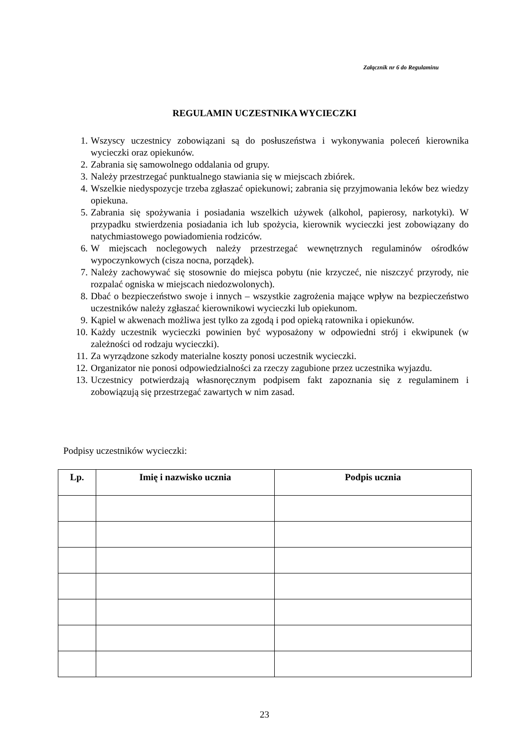Załącznik nr 6 do Regulaminu
REGULAMIN UCZESTNIKA WYCIECZKI
1. Wszyscy uczestnicy zobowiązani są do posłuszeństwa i wykonywania poleceń kierownika wycieczki oraz opiekunów.
2. Zabrania się samowolnego oddalania od grupy.
3. Należy przestrzegać punktualnego stawiania się w miejscach zbiórek.
4. Wszelkie niedyspozycje trzeba zgłaszać opiekunowi; zabrania się przyjmowania leków bez wiedzy opiekuna.
5. Zabrania się spożywania i posiadania wszelkich używek (alkohol, papierosy, narkotyki). W przypadku stwierdzenia posiadania ich lub spożycia, kierownik wycieczki jest zobowiązany do natychmiastowego powiadomienia rodziców.
6. W miejscach noclegowych należy przestrzegać wewnętrznych regulaminów ośrodków wypoczynkowych (cisza nocna, porządek).
7. Należy zachowywać się stosownie do miejsca pobytu (nie krzyczeć, nie niszczyć przyrody, nie rozpalać ogniska w miejscach niedozwolonych).
8. Dbać o bezpieczeństwo swoje i innych – wszystkie zagrożenia mające wpływ na bezpieczeństwo uczestników należy zgłaszać kierownikowi wycieczki lub opiekunom.
9. Kąpiel w akwenach możliwa jest tylko za zgodą i pod opieką ratownika i opiekunów.
10. Każdy uczestnik wycieczki powinien być wyposażony w odpowiedni strój i ekwipunek (w zależności od rodzaju wycieczki).
11. Za wyrządzone szkody materialne koszty ponosi uczestnik wycieczki.
12. Organizator nie ponosi odpowiedzialności za rzeczy zagubione przez uczestnika wyjazdu.
13. Uczestnicy potwierdzają własnoręcznym podpisem fakt zapoznania się z regulaminem i zobowiązują się przestrzegać zawartych w nim zasad.
Podpisy uczestników wycieczki:
| Lp. | Imię i nazwisko ucznia | Podpis ucznia |
| --- | --- | --- |
23